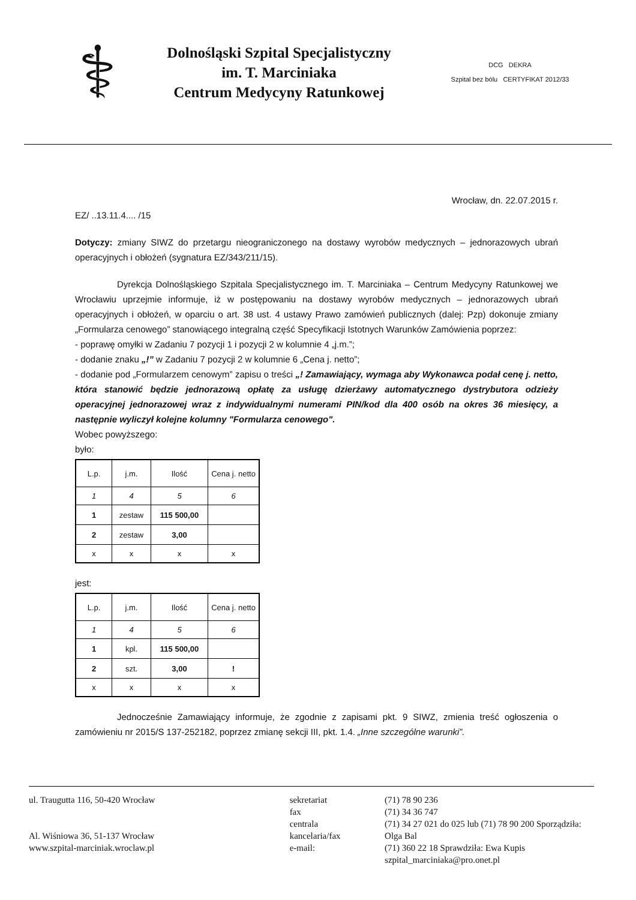⚕
Dolnośląski Szpital Specjalistyczny
im. T. Marciniaka
Centrum Medycyny Ratunkowej
DCG DEKRA
Szpital bez bólu CERTYFIKAT 2012/33
Wrocław, dn. 22.07.2015 r.
EZ/ ..13.11.4.... /15
Dotyczy: zmiany SIWZ do przetargu nieograniczonego na dostawy wyrobów medycznych – jednorazowych ubrań operacyjnych i obłożeń (sygnatura EZ/343/211/15).
Dyrekcja Dolnośląskiego Szpitala Specjalistycznego im. T. Marciniaka – Centrum Medycyny Ratunkowej we Wrocławiu uprzejmie informuje, iż w postępowaniu na dostawy wyrobów medycznych – jednorazowych ubrań operacyjnych i obłożeń, w oparciu o art. 38 ust. 4 ustawy Prawo zamówień publicznych (dalej: Pzp) dokonuje zmiany „Formularza cenowego” stanowiącego integralną część Specyfikacji Istotnych Warunków Zamówienia poprzez:
- poprawę omyłki w Zadaniu 7 pozycji 1 i pozycji 2 w kolumnie 4 „j.m.”;
- dodanie znaku „!” w Zadaniu 7 pozycji 2 w kolumnie 6 „Cena j. netto”;
- dodanie pod „Formularzem cenowym” zapisu o treści „! Zamawiający, wymaga aby Wykonawca podał cenę j. netto, która stanowić będzie jednorazową opłatę za usługę dzierżawy automatycznego dystrybutora odzieży operacyjnej jednorazowej wraz z indywidualnymi numerami PIN/kod dla 400 osób na okres 36 miesięcy, a następnie wyliczył kolejne kolumny "Formularza cenowego".
Wobec powyższego:
było:
| L.p. | j.m. | Ilość | Cena j. netto |
| --- | --- | --- | --- |
| 1 | 4 | 5 | 6 |
| 1 | zestaw | 115 500,00 | |
| 2 | zestaw | 3,00 | |
| x | x | x | x |
jest:
| L.p. | j.m. | Ilość | Cena j. netto |
| --- | --- | --- | --- |
| 1 | 4 | 5 | 6 |
| 1 | kpl. | 115 500,00 | |
| 2 | szt. | 3,00 | ! |
| x | x | x | x |
Jednocześnie Zamawiający informuje, że zgodnie z zapisami pkt. 9 SIWZ, zmienia treść ogłoszenia o zamówieniu nr 2015/S 137-252182, poprzez zmianę sekcji III, pkt. 1.4. „Inne szczególne warunki”.
ul. Traugutta 116, 50-420 Wrocław
Al. Wiśniowa 36, 51-137 Wrocław
www.szpital-marciniak.wroclaw.pl
sekretariat
fax
centrala
kancelaria/fax
e-mail:
(71) 78 90 236
(71) 34 36 747
(71) 34 27 021 do 025 lub (71) 78 90 200 Sporządziła: Olga Bal
(71) 360 22 18 Sprawdziła: Ewa Kupis
szpital_marciniaka@pro.onet.pl